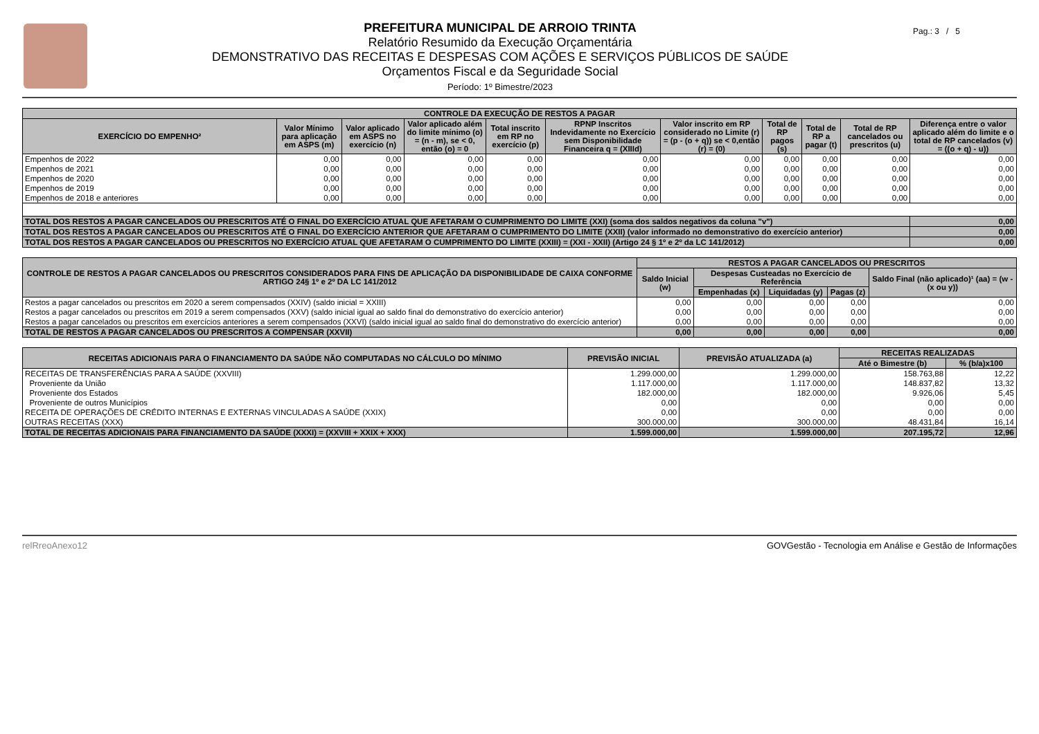PREFEITURA MUNICIPAL DE ARROIO TRINTA
Relatório Resumido da Execução Orçamentária
DEMONSTRATIVO DAS RECEITAS E DESPESAS COM AÇÕES E SERVIÇOS PÚBLICOS DE SAÚDE
Orçamentos Fiscal e da Seguridade Social
Período: 1º Bimestre/2023
Pag.: 3 / 5
| CONTROLE DA EXECUÇÃO DE RESTOS A PAGAR | | | | | | | | | | |
| --- | --- | --- | --- | --- | --- | --- | --- | --- | --- | --- |
| EXERCÍCIO DO EMPENHO² | Valor Mínimo para aplicação em ASPS (m) | Valor aplicado em ASPS no exercício (n) | Valor aplicado além do limite mínimo (o) = (n - m), se < 0, então (o) = 0 | Total inscrito em RP no exercício (p) | RPNP Inscritos Indevidamente no Exercício sem Disponibilidade Financeira q = (XIIId) | Valor inscrito em RP considerado no Limite (r) = (p - (o + q)) se < 0,então (r) = (0) | Total de RP pagos (s) | Total de RP a pagar (t) | Total de RP cancelados ou prescritos (u) | Diferença entre o valor aplicado além do limite e o total de RP cancelados (v) = ((o + q) - u)) |
| Empenhos de 2022 | 0,00 | 0,00 | 0,00 | 0,00 | 0,00 | 0,00 | 0,00 | 0,00 | 0,00 | 0,00 |
| Empenhos de 2021 | 0,00 | 0,00 | 0,00 | 0,00 | 0,00 | 0,00 | 0,00 | 0,00 | 0,00 | 0,00 |
| Empenhos de 2020 | 0,00 | 0,00 | 0,00 | 0,00 | 0,00 | 0,00 | 0,00 | 0,00 | 0,00 | 0,00 |
| Empenhos de 2019 | 0,00 | 0,00 | 0,00 | 0,00 | 0,00 | 0,00 | 0,00 | 0,00 | 0,00 | 0,00 |
| Empenhos de 2018 e anteriores | 0,00 | 0,00 | 0,00 | 0,00 | 0,00 | 0,00 | 0,00 | 0,00 | 0,00 | 0,00 |
| TOTAL DOS RESTOS A PAGAR CANCELADOS OU PRESCRITOS ATÉ O FINAL DO EXERCÍCIO ATUAL QUE AFETARAM O CUMPRIMENTO DO LIMITE (XXI) (soma dos saldos negativos da coluna "v") | | | | | | | | | | 0,00 |
| TOTAL DOS RESTOS A PAGAR CANCELADOS OU PRESCRITOS ATÉ O FINAL DO EXERCÍCIO ANTERIOR QUE AFETARAM O CUMPRIMENTO DO LIMITE (XXII) (valor informado no demonstrativo do exercício anterior) | | | | | | | | | | 0,00 |
| TOTAL DOS RESTOS A PAGAR CANCELADOS OU PRESCRITOS NO EXERCÍCIO ATUAL QUE AFETARAM O CUMPRIMENTO DO LIMITE (XXIII) = (XXI - XXII) (Artigo 24 § 1º e 2º da LC 141/2012) | | | | | | | | | | 0,00 |
| CONTROLE DE RESTOS A PAGAR CANCELADOS OU PRESCRITOS CONSIDERADOS PARA FINS DE APLICAÇÃO DA DISPONIBILIDADE DE CAIXA CONFORME ARTIGO 24§ 1º e 2º DA LC 141/2012 | RESTOS A PAGAR CANCELADOS OU PRESCRITOS | | | | |
| --- | --- | --- | --- | --- | --- |
| | Saldo Inicial (w) | Despesas Custeadas no Exercício de Referência | | | Saldo Final (não aplicado)¹ (aa) = (w - (x ou y)) |
| | | Empenhadas (x) | Liquidadas (y) | Pagas (z) | |
| Restos a pagar cancelados ou prescritos em 2020 a serem compensados (XXIV) (saldo inicial = XXIII) | 0,00 | 0,00 | 0,00 | 0,00 | 0,00 |
| Restos a pagar cancelados ou prescritos em 2019 a serem compensados (XXV) (saldo inicial igual ao saldo final do demonstrativo do exercício anterior) | 0,00 | 0,00 | 0,00 | 0,00 | 0,00 |
| Restos a pagar cancelados ou prescritos em exercícios anteriores a serem compensados (XXVI) (saldo inicial igual ao saldo final do demonstrativo do exercício anterior) | 0,00 | 0,00 | 0,00 | 0,00 | 0,00 |
| TOTAL DE RESTOS A PAGAR CANCELADOS OU PRESCRITOS A COMPENSAR (XXVII) | 0,00 | 0,00 | 0,00 | 0,00 | 0,00 |
| RECEITAS ADICIONAIS PARA O FINANCIAMENTO DA SAÚDE NÃO COMPUTADAS NO CÁLCULO DO MÍNIMO | PREVISÃO INICIAL | PREVISÃO ATUALIZADA (a) | RECEITAS REALIZADAS | |
| --- | --- | --- | --- | --- |
| | | | Até o Bimestre (b) | % (b/a)x100 |
| RECEITAS DE TRANSFERÊNCIAS PARA A SAÚDE (XXVIII) | 1.299.000,00 | 1.299.000,00 | 158.763,88 | 12,22 |
| Proveniente da União | 1.117.000,00 | 1.117.000,00 | 148.837,82 | 13,32 |
| Proveniente dos Estados | 182.000,00 | 182.000,00 | 9.926,06 | 5,45 |
| Proveniente de outros Municípios | 0,00 | 0,00 | 0,00 | 0,00 |
| RECEITA DE OPERAÇÕES DE CRÉDITO INTERNAS E EXTERNAS VINCULADAS A SAÚDE (XXIX) | 0,00 | 0,00 | 0,00 | 0,00 |
| OUTRAS RECEITAS (XXX) | 300.000,00 | 300.000,00 | 48.431,84 | 16,14 |
| TOTAL DE RECEITAS ADICIONAIS PARA FINANCIAMENTO DA SAÚDE (XXXI) = (XXVIII + XXIX + XXX) | 1.599.000,00 | 1.599.000,00 | 207.195,72 | 12,96 |
relRreoAnexo12 GOVGestão - Tecnologia em Análise e Gestão de Informações